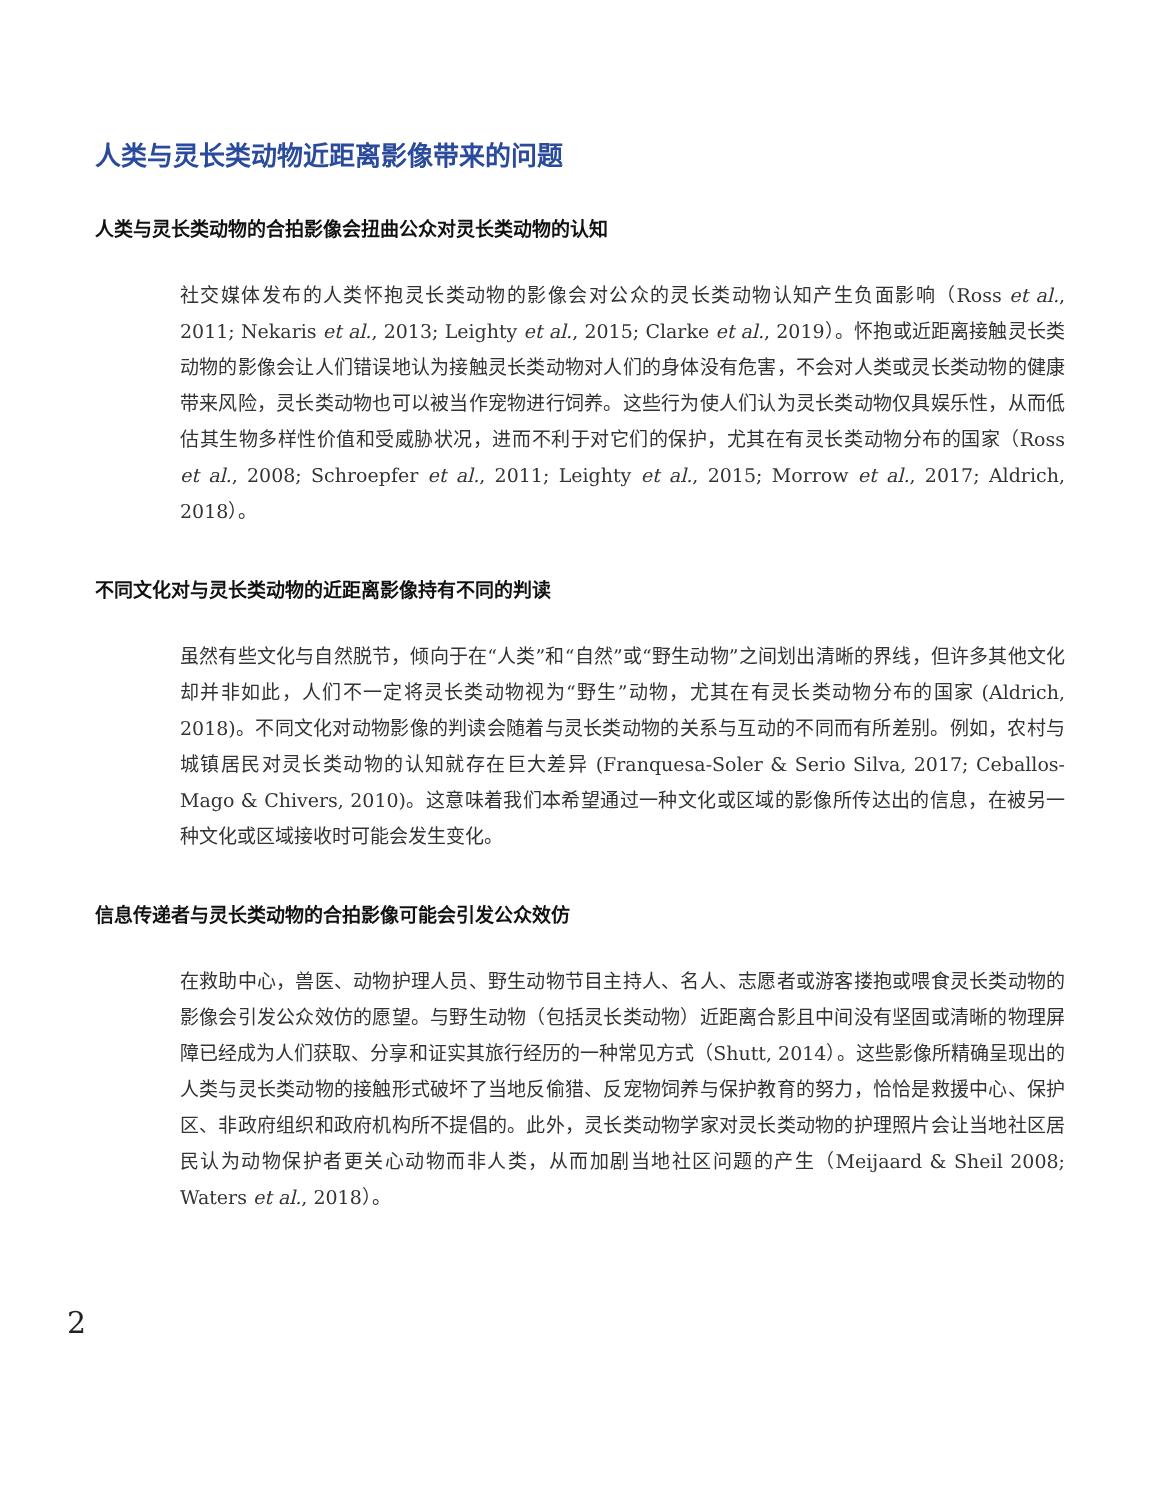人类与灵长类动物近距离影像带来的问题
人类与灵长类动物的合拍影像会扭曲公众对灵长类动物的认知
社交媒体发布的人类怀抱灵长类动物的影像会对公众的灵长类动物认知产生负面影响（Ross et al., 2011; Nekaris et al., 2013; Leighty et al., 2015; Clarke et al., 2019）。怀抱或近距离接触灵长类动物的影像会让人们错误地认为接触灵长类动物对人们的身体没有危害，不会对人类或灵长类动物的健康带来风险，灵长类动物也可以被当作宠物进行饲养。这些行为使人们认为灵长类动物仅具娱乐性，从而低估其生物多样性价值和受威胁状况，进而不利于对它们的保护，尤其在有灵长类动物分布的国家（Ross et al., 2008; Schroepfer et al., 2011; Leighty et al., 2015; Morrow et al., 2017; Aldrich, 2018）。
不同文化对与灵长类动物的近距离影像持有不同的判读
虽然有些文化与自然脱节，倾向于在“人类”和“自然”或“野生动物”之间划出清晰的界线，但许多其他文化却并非如此，人们不一定将灵长类动物视为“野生”动物，尤其在有灵长类动物分布的国家 (Aldrich, 2018)。不同文化对动物影像的判读会随着与灵长类动物的关系与互动的不同而有所差别。例如，农村与城镇居民对灵长类动物的认知就存在巨大差异 (Franquesa-Soler & Serio Silva, 2017; Ceballos-Mago & Chivers, 2010)。这意味着我们本希望通过一种文化或区域的影像所传达出的信息，在被另一种文化或区域接收时可能会发生变化。
信息传递者与灵长类动物的合拍影像可能会引发公众效仿
在救助中心，兽医、动物护理人员、野生动物节目主持人、名人、志愿者或游客搂抱或喂食灵长类动物的影像会引发公众效仿的愿望。与野生动物（包括灵长类动物）近距离合影且中间没有坚固或清晰的物理屏障已经成为人们获取、分享和证实其旅行经历的一种常见方式（Shutt, 2014）。这些影像所精确呈现出的人类与灵长类动物的接触形式破坏了当地反偷猎、反宠物饲养与保护教育的努力，恰恰是救援中心、保护区、非政府组织和政府机构所不提倡的。此外，灵长类动物学家对灵长类动物的护理照片会让当地社区居民认为动物保护者更关心动物而非人类，从而加剧当地社区问题的产生（Meijaard & Sheil 2008; Waters et al., 2018）。
2